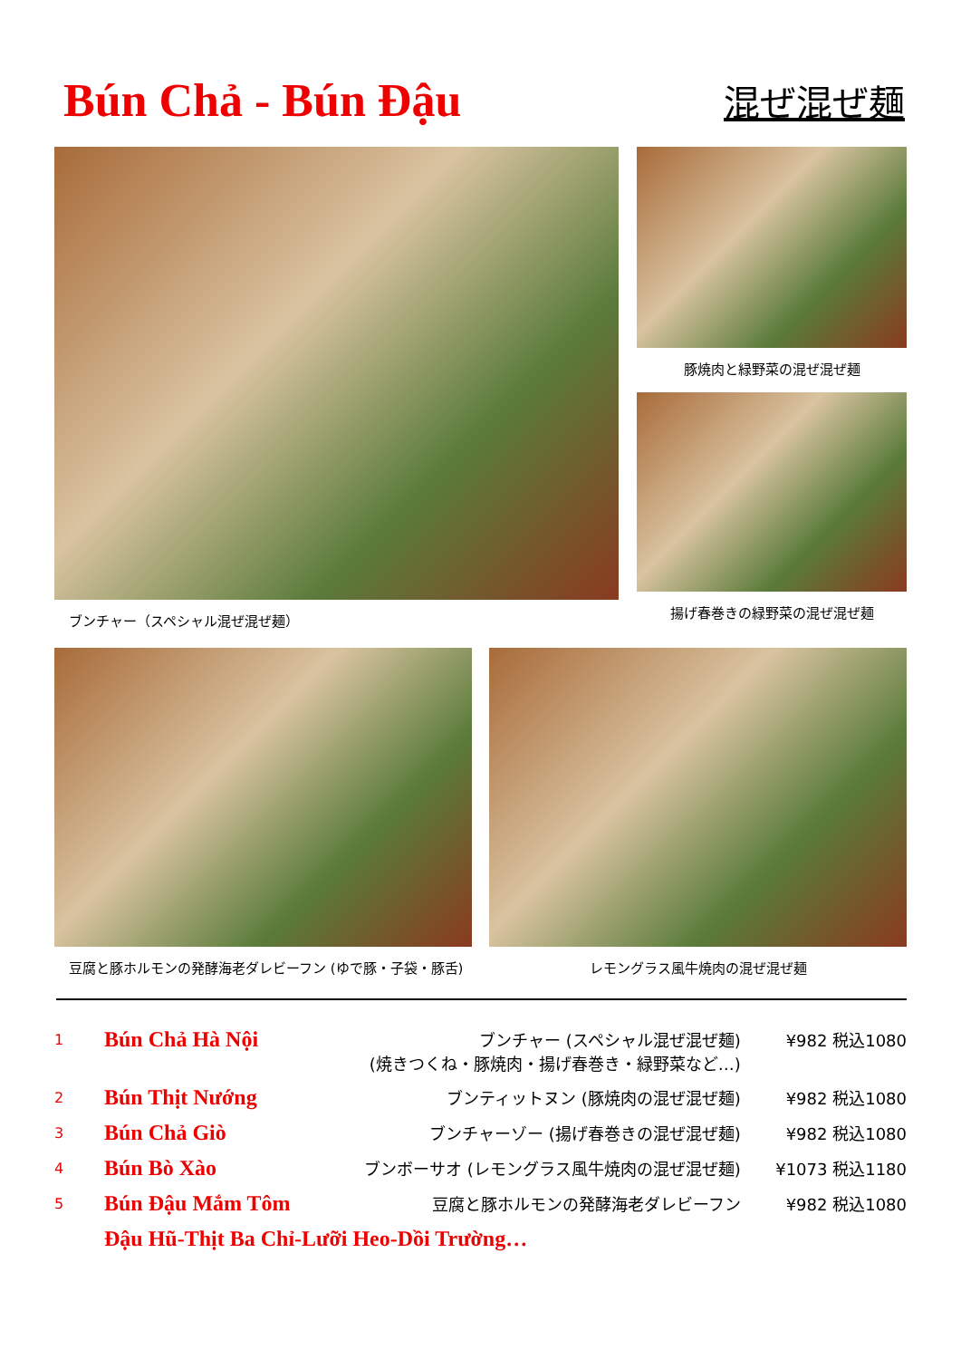Bún Chả - Bún Đậu
混ぜ混ぜ麺
ブンチャー（スペシャル混ぜ混ぜ麺） 豚焼肉と緑野菜の混ぜ混ぜ麺
揚げ春巻きの緑野菜の混ぜ混ぜ麺
豆腐と豚ホルモンの発酵海老ダレビーフン (ゆで豚・子袋・豚舌)
レモングラス風牛焼肉の混ぜ混ぜ麺
| 1 | Bún Chả Hà Nội | ブンチャー (スペシャル混ぜ混ぜ麺) (焼きつくね・豚焼肉・揚げ春巻き・緑野菜など…) | ¥982 税込1080 |
| 2 | Bún Thịt Nướng | ブンティットヌン (豚焼肉の混ぜ混ぜ麺) | ¥982 税込1080 |
| 3 | Bún Chả Giò | ブンチャーゾー (揚げ春巻きの混ぜ混ぜ麺) | ¥982 税込1080 |
| 4 | Bún Bò Xào | ブンボーサオ (レモングラス風牛焼肉の混ぜ混ぜ麺) | ¥1073 税込1180 |
| 5 | Bún Đậu Mắm Tôm | 豆腐と豚ホルモンの発酵海老ダレビーフン | ¥982 税込1080 |
| | Đậu Hũ-Thịt Ba Chỉ-Lưỡi Heo-Dồi Trường… | | |